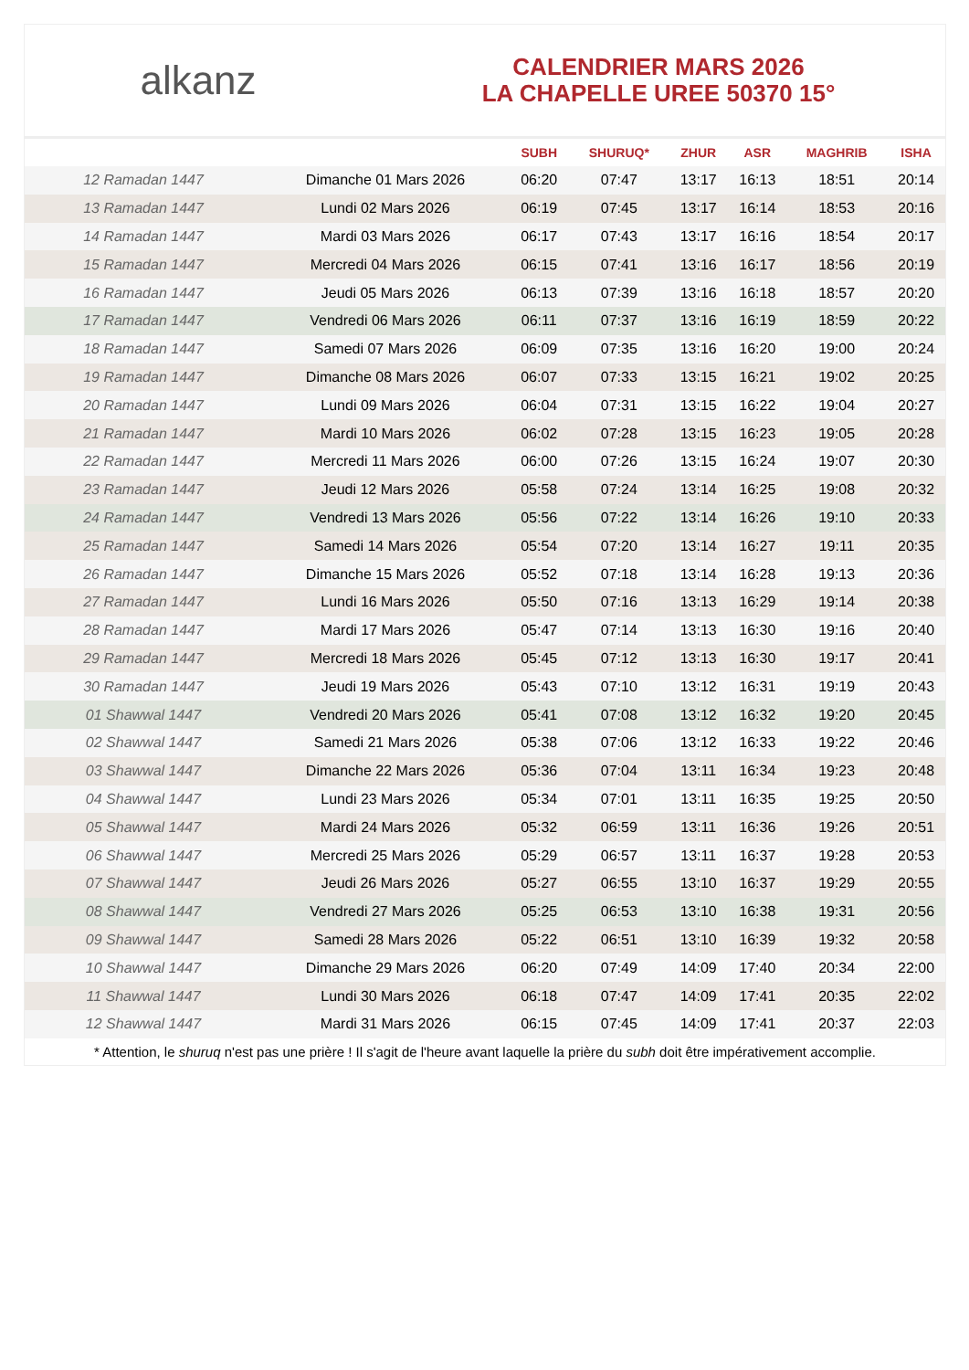alkanz
CALENDRIER MARS 2026
LA CHAPELLE UREE 50370 15°
| | | SUBH | SHURUQ* | ZHUR | ASR | MAGHRIB | ISHA |
| --- | --- | --- | --- | --- | --- | --- | --- |
| 12 Ramadan 1447 | Dimanche 01 Mars 2026 | 06:20 | 07:47 | 13:17 | 16:13 | 18:51 | 20:14 |
| 13 Ramadan 1447 | Lundi 02 Mars 2026 | 06:19 | 07:45 | 13:17 | 16:14 | 18:53 | 20:16 |
| 14 Ramadan 1447 | Mardi 03 Mars 2026 | 06:17 | 07:43 | 13:17 | 16:16 | 18:54 | 20:17 |
| 15 Ramadan 1447 | Mercredi 04 Mars 2026 | 06:15 | 07:41 | 13:16 | 16:17 | 18:56 | 20:19 |
| 16 Ramadan 1447 | Jeudi 05 Mars 2026 | 06:13 | 07:39 | 13:16 | 16:18 | 18:57 | 20:20 |
| 17 Ramadan 1447 | Vendredi 06 Mars 2026 | 06:11 | 07:37 | 13:16 | 16:19 | 18:59 | 20:22 |
| 18 Ramadan 1447 | Samedi 07 Mars 2026 | 06:09 | 07:35 | 13:16 | 16:20 | 19:00 | 20:24 |
| 19 Ramadan 1447 | Dimanche 08 Mars 2026 | 06:07 | 07:33 | 13:15 | 16:21 | 19:02 | 20:25 |
| 20 Ramadan 1447 | Lundi 09 Mars 2026 | 06:04 | 07:31 | 13:15 | 16:22 | 19:04 | 20:27 |
| 21 Ramadan 1447 | Mardi 10 Mars 2026 | 06:02 | 07:28 | 13:15 | 16:23 | 19:05 | 20:28 |
| 22 Ramadan 1447 | Mercredi 11 Mars 2026 | 06:00 | 07:26 | 13:15 | 16:24 | 19:07 | 20:30 |
| 23 Ramadan 1447 | Jeudi 12 Mars 2026 | 05:58 | 07:24 | 13:14 | 16:25 | 19:08 | 20:32 |
| 24 Ramadan 1447 | Vendredi 13 Mars 2026 | 05:56 | 07:22 | 13:14 | 16:26 | 19:10 | 20:33 |
| 25 Ramadan 1447 | Samedi 14 Mars 2026 | 05:54 | 07:20 | 13:14 | 16:27 | 19:11 | 20:35 |
| 26 Ramadan 1447 | Dimanche 15 Mars 2026 | 05:52 | 07:18 | 13:14 | 16:28 | 19:13 | 20:36 |
| 27 Ramadan 1447 | Lundi 16 Mars 2026 | 05:50 | 07:16 | 13:13 | 16:29 | 19:14 | 20:38 |
| 28 Ramadan 1447 | Mardi 17 Mars 2026 | 05:47 | 07:14 | 13:13 | 16:30 | 19:16 | 20:40 |
| 29 Ramadan 1447 | Mercredi 18 Mars 2026 | 05:45 | 07:12 | 13:13 | 16:30 | 19:17 | 20:41 |
| 30 Ramadan 1447 | Jeudi 19 Mars 2026 | 05:43 | 07:10 | 13:12 | 16:31 | 19:19 | 20:43 |
| 01 Shawwal 1447 | Vendredi 20 Mars 2026 | 05:41 | 07:08 | 13:12 | 16:32 | 19:20 | 20:45 |
| 02 Shawwal 1447 | Samedi 21 Mars 2026 | 05:38 | 07:06 | 13:12 | 16:33 | 19:22 | 20:46 |
| 03 Shawwal 1447 | Dimanche 22 Mars 2026 | 05:36 | 07:04 | 13:11 | 16:34 | 19:23 | 20:48 |
| 04 Shawwal 1447 | Lundi 23 Mars 2026 | 05:34 | 07:01 | 13:11 | 16:35 | 19:25 | 20:50 |
| 05 Shawwal 1447 | Mardi 24 Mars 2026 | 05:32 | 06:59 | 13:11 | 16:36 | 19:26 | 20:51 |
| 06 Shawwal 1447 | Mercredi 25 Mars 2026 | 05:29 | 06:57 | 13:11 | 16:37 | 19:28 | 20:53 |
| 07 Shawwal 1447 | Jeudi 26 Mars 2026 | 05:27 | 06:55 | 13:10 | 16:37 | 19:29 | 20:55 |
| 08 Shawwal 1447 | Vendredi 27 Mars 2026 | 05:25 | 06:53 | 13:10 | 16:38 | 19:31 | 20:56 |
| 09 Shawwal 1447 | Samedi 28 Mars 2026 | 05:22 | 06:51 | 13:10 | 16:39 | 19:32 | 20:58 |
| 10 Shawwal 1447 | Dimanche 29 Mars 2026 | 06:20 | 07:49 | 14:09 | 17:40 | 20:34 | 22:00 |
| 11 Shawwal 1447 | Lundi 30 Mars 2026 | 06:18 | 07:47 | 14:09 | 17:41 | 20:35 | 22:02 |
| 12 Shawwal 1447 | Mardi 31 Mars 2026 | 06:15 | 07:45 | 14:09 | 17:41 | 20:37 | 22:03 |
* Attention, le shuruq n'est pas une prière ! Il s'agit de l'heure avant laquelle la prière du subh doit être impérativement accomplie.